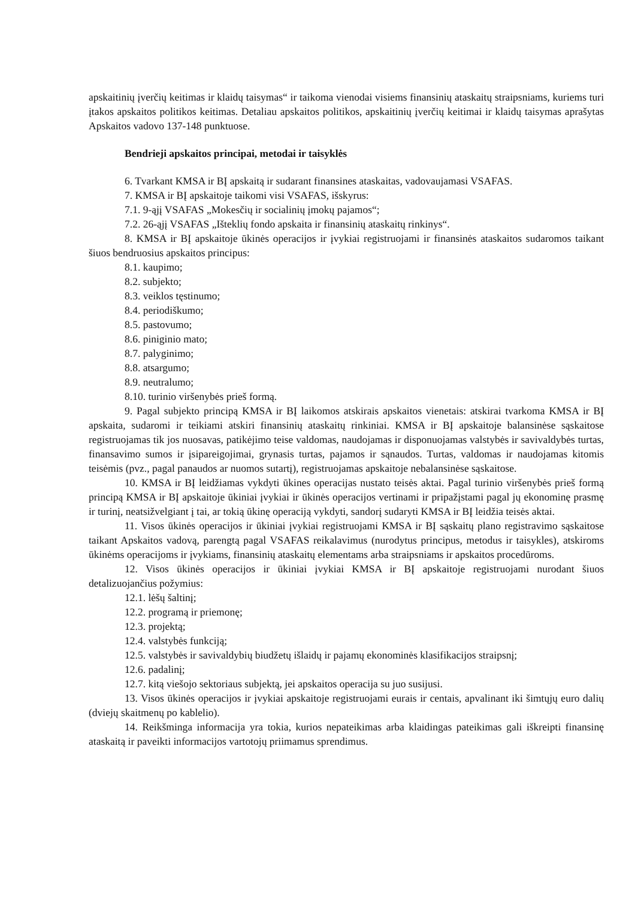apskaitinių įverčių keitimas ir klaidų taisymas“ ir taikoma vienodai visiems finansinių ataskaitų straipsniams, kuriems turi įtakos apskaitos politikos keitimas. Detaliau apskaitos politikos, apskaitinių įverčių keitimai ir klaidų taisymas aprašytas Apskaitos vadovo 137-148 punktuose.
Bendrieji apskaitos principai, metodai ir taisyklės
6. Tvarkant KMSA ir BĮ apskaitą ir sudarant finansines ataskaitas, vadovaujamasi VSAFAS.
7. KMSA ir BĮ apskaitoje taikomi visi VSAFAS, išskyrus:
7.1. 9-ąjį VSAFAS „Mokesčių ir socialinių įmokų pajamos“;
7.2. 26-ąjį VSAFAS „Išteklių fondo apskaita ir finansinių ataskaitų rinkinys“.
8. KMSA ir BĮ apskaitoje ūkinės operacijos ir įvykiai registruojami ir finansinės ataskaitos sudaromos taikant šiuos bendruosius apskaitos principus:
8.1. kaupimo;
8.2. subjekto;
8.3. veiklos tęstinumo;
8.4. periodiškumo;
8.5. pastovumo;
8.6. piniginio mato;
8.7. palyginimo;
8.8. atsargumo;
8.9. neutralumo;
8.10. turinio viršenybės prieš formą.
9. Pagal subjekto principą KMSA ir BĮ laikomos atskirais apskaitos vienetais: atskirai tvarkoma KMSA ir BĮ apskaita, sudaromi ir teikiami atskiri finansinių ataskaitų rinkiniai. KMSA ir BĮ apskaitoje balansinėse sąskaitose registruojamas tik jos nuosavas, patikėjimo teise valdomas, naudojamas ir disponuojamas valstybės ir savivaldybės turtas, finansavimo sumos ir įsipareigojimai, grynasis turtas, pajamos ir sąnaudos. Turtas, valdomas ir naudojamas kitomis teisėmis (pvz., pagal panaudos ar nuomos sutartį), registruojamas apskaitoje nebalansinėse sąskaitose.
10. KMSA ir BĮ leidžiamas vykdyti ūkines operacijas nustato teisės aktai. Pagal turinio viršenybės prieš formą principą KMSA ir BĮ apskaitoje ūkiniai įvykiai ir ūkinės operacijos vertinami ir pripažįstami pagal jų ekonominę prasmę ir turinį, neatsižvelgiant į tai, ar tokią ūkinę operaciją vykdyti, sandorį sudaryti KMSA ir BĮ leidžia teisės aktai.
11. Visos ūkinės operacijos ir ūkiniai įvykiai registruojami KMSA ir BĮ sąskaitų plano registravimo sąskaitose taikant Apskaitos vadovą, parengtą pagal VSAFAS reikalavimus (nurodytus principus, metodus ir taisykles), atskiroms ūkinėms operacijoms ir įvykiams, finansinių ataskaitų elementams arba straipsniams ir apskaitos procedūroms.
12. Visos ūkinės operacijos ir ūkiniai įvykiai KMSA ir BĮ apskaitoje registruojami nurodant šiuos detalizuojančius požymius:
12.1. lėšų šaltinį;
12.2. programą ir priemonę;
12.3. projektą;
12.4. valstybės funkciją;
12.5. valstybės ir savivaldybių biudžetų išlaidų ir pajamų ekonominės klasifikacijos straipsnį;
12.6. padalinį;
12.7. kitą viešojo sektoriaus subjektą, jei apskaitos operacija su juo susijusi.
13. Visos ūkinės operacijos ir įvykiai apskaitoje registruojami eurais ir centais, apvalinant iki šimtųjų euro dalių (dviejų skaitmenų po kablelio).
14. Reikšminga informacija yra tokia, kurios nepateikimas arba klaidingas pateikimas gali iškreipti finansinę ataskaitą ir paveikti informacijos vartotojų priimamus sprendimus.